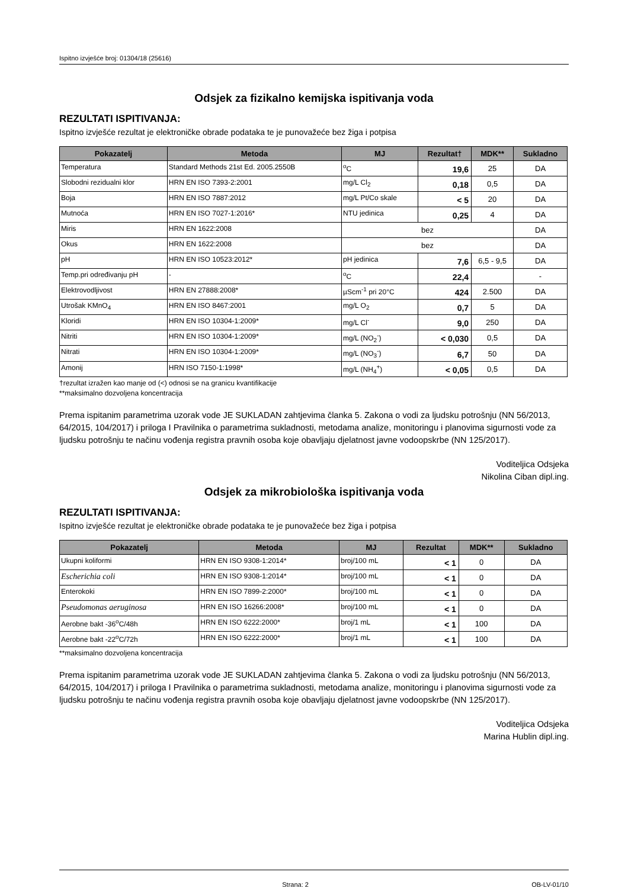Ispitno izvješće broj: 01304/18 (25616)
Odsjek za fizikalno kemijska ispitivanja voda
REZULTATI ISPITIVANJA:
Ispitno izvješće rezultat je elektroničke obrade podataka te je punovažeće bez žiga i potpisa
| Pokazatelj | Metoda | MJ | Rezultat† | MDK** | Sukladno |
| --- | --- | --- | --- | --- | --- |
| Temperatura | Standard Methods 21st Ed. 2005.2550B | <sup>o</sup> C | 19,6 | 25 | DA |
| Slobodni rezidualni klor | HRN EN ISO 7393-2:2001 | mg/L Cl<sub>2</sub> | 0,18 | 0,5 | DA |
| Boja | HRN EN ISO 7887:2012 | mg/L Pt/Co skale | < 5 | 20 | DA |
| Mutnoća | HRN EN ISO 7027-1:2016* | NTU jedinica | 0,25 | 4 | DA |
| Miris | HRN EN 1622:2008 | bez | | | DA |
| Okus | HRN EN 1622:2008 | bez | | | DA |
| pH | HRN EN ISO 10523:2012* | pH jedinica | 7,6 | 6,5 - 9,5 | DA |
| Temp.pri određivanju pH | - | <sup>o</sup> C | 22,4 | | - |
| Elektrovodljivost | HRN EN 27888:2008* | µScm<sup>-1</sup> pri 20°C | 424 | 2.500 | DA |
| Utrošak KMnO<sub>4</sub> | HRN EN ISO 8467:2001 | mg/L O<sub>2</sub> | 0,7 | 5 | DA |
| Kloridi | HRN EN ISO 10304-1:2009* | mg/L Cl<sup>-</sup> | 9,0 | 250 | DA |
| Nitriti | HRN EN ISO 10304-1:2009* | mg/L (NO<sub>2</sub><sup>-</sup>) | < 0,030 | 0,5 | DA |
| Nitrati | HRN EN ISO 10304-1:2009* | mg/L (NO<sub>3</sub><sup>-</sup>) | 6,7 | 50 | DA |
| Amonij | HRN ISO 7150-1:1998* | mg/L (NH<sub>4</sub><sup>+</sup>) | < 0,05 | 0,5 | DA |
†rezultat izražen kao manje od (<) odnosi se na granicu kvantifikacije
**maksimalno dozvoljena koncentracija
Prema ispitanim parametrima uzorak vode JE SUKLADAN zahtjevima članka 5. Zakona o vodi za ljudsku potrošnju (NN 56/2013, 64/2015, 104/2017) i priloga I Pravilnika o parametrima sukladnosti, metodama analize, monitoringu i planovima sigurnosti vode za ljudsku potrošnju te načinu vođenja registra pravnih osoba koje obavljaju djelatnost javne vodoopskrbe (NN 125/2017).
Voditeljica Odsjeka
Nikolina Ciban dipl.ing.
Odsjek za mikrobiološka ispitivanja voda
REZULTATI ISPITIVANJA:
Ispitno izvješće rezultat je elektroničke obrade podataka te je punovažeće bez žiga i potpisa
| Pokazatelj | Metoda | MJ | Rezultat | MDK** | Sukladno |
| --- | --- | --- | --- | --- | --- |
| Ukupni koliformi | HRN EN ISO 9308-1:2014* | broj/100 mL | < 1 | 0 | DA |
| Escherichia coli | HRN EN ISO 9308-1:2014* | broj/100 mL | < 1 | 0 | DA |
| Enterokoki | HRN EN ISO 7899-2:2000* | broj/100 mL | < 1 | 0 | DA |
| Pseudomonas aeruginosa | HRN EN ISO 16266:2008* | broj/100 mL | < 1 | 0 | DA |
| Aerobne bakt -36<sup>o</sup>C/48h | HRN EN ISO 6222:2000* | broj/1 mL | < 1 | 100 | DA |
| Aerobne bakt -22<sup>o</sup>C/72h | HRN EN ISO 6222:2000* | broj/1 mL | < 1 | 100 | DA |
**maksimalno dozvoljena koncentracija
Prema ispitanim parametrima uzorak vode JE SUKLADAN zahtjevima članka 5. Zakona o vodi za ljudsku potrošnju (NN 56/2013, 64/2015, 104/2017) i priloga I Pravilnika o parametrima sukladnosti, metodama analize, monitoringu i planovima sigurnosti vode za ljudsku potrošnju te načinu vođenja registra pravnih osoba koje obavljaju djelatnost javne vodoopskrbe (NN 125/2017).
Voditeljica Odsjeka
Marina Hublin dipl.ing.
Strana: 2 OB-LV-01/10